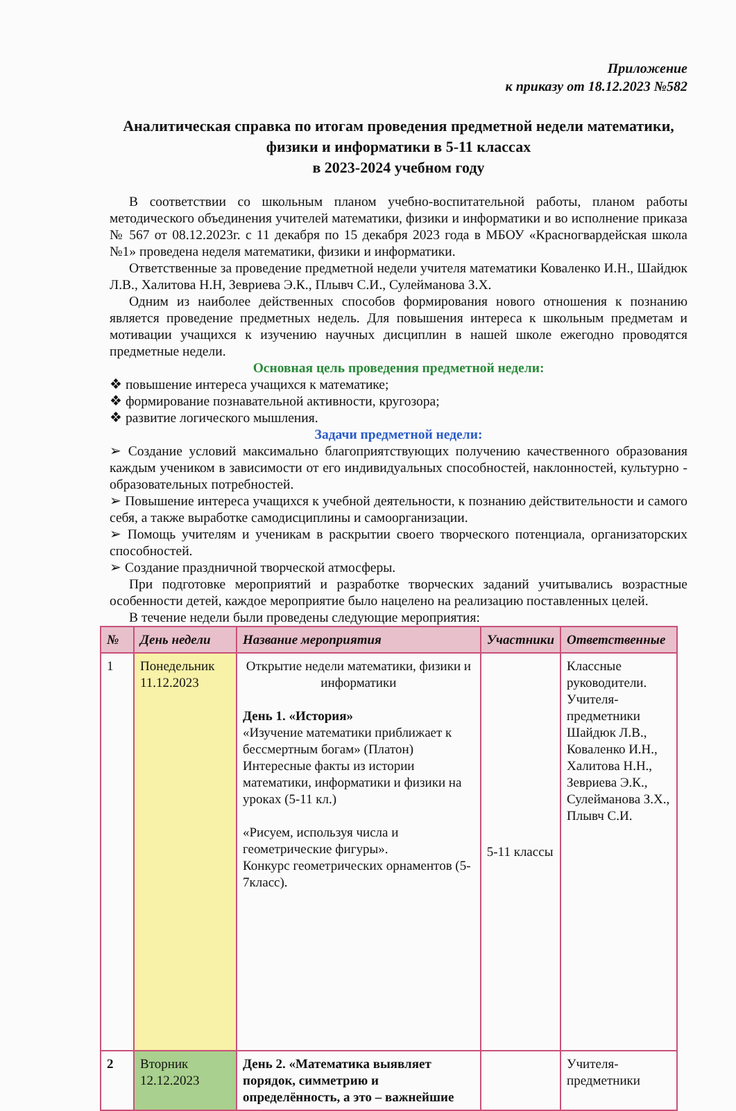Приложение
к приказу от 18.12.2023 №582
Аналитическая справка по итогам проведения предметной недели математики, физики и информатики в 5-11 классах
в 2023-2024 учебном году
В соответствии со школьным планом учебно-воспитательной работы, планом работы методического объединения учителей математики, физики и информатики и во исполнение приказа № 567 от 08.12.2023г. с 11 декабря по 15 декабря 2023 года в МБОУ «Красногвардейская школа №1» проведена неделя математики, физики и информатики.
Ответственные за проведение предметной недели учителя математики Коваленко И.Н., Шайдюк Л.В., Халитова Н.Н, Зевриева Э.К., Плывч С.И., Сулейманова З.Х.
Одним из наиболее действенных способов формирования нового отношения к познанию является проведение предметных недель. Для повышения интереса к школьным предметам и мотивации учащихся к изучению научных дисциплин в нашей школе ежегодно проводятся предметные недели.
Основная цель проведения предметной недели:
❖ повышение интереса учащихся к математике;
❖ формирование познавательной активности, кругозора;
❖ развитие логического мышления.
Задачи предметной недели:
➢ Создание условий максимально благоприятствующих получению качественного образования каждым учеником в зависимости от его индивидуальных способностей, наклонностей, культурно - образовательных потребностей.
➢ Повышение интереса учащихся к учебной деятельности, к познанию действительности и самого себя, а также выработке самодисциплины и самоорганизации.
➢ Помощь учителям и ученикам в раскрытии своего творческого потенциала, организаторских способностей.
➢ Создание праздничной творческой атмосферы.
При подготовке мероприятий и разработке творческих заданий учитывались возрастные особенности детей, каждое мероприятие было нацелено на реализацию поставленных целей.
В течение недели были проведены следующие мероприятия:
| № | День недели | Название мероприятия | Участники | Ответственные |
| --- | --- | --- | --- | --- |
| 1 | Понедельник 11.12.2023 | Открытие недели математики, физики и информатики День 1. «История» «Изучение математики приближает к бессмертным богам» (Платон) Интересные факты из истории математики, информатики и физики на уроках (5-11 кл.) «Рисуем, используя числа и геометрические фигуры». Конкурс геометрических орнаментов (5-7класс). | 5-11 классы | Классные руководители. Учителя-предметники Шайдюк Л.В., Коваленко И.Н., Халитова Н.Н., Зевриева Э.К., Сулейманова З.Х., Плывч С.И. |
| 2 | Вторник 12.12.2023 | День 2. «Математика выявляет порядок, симметрию и определённость, а это – важнейшие | | Учителя-предметники |